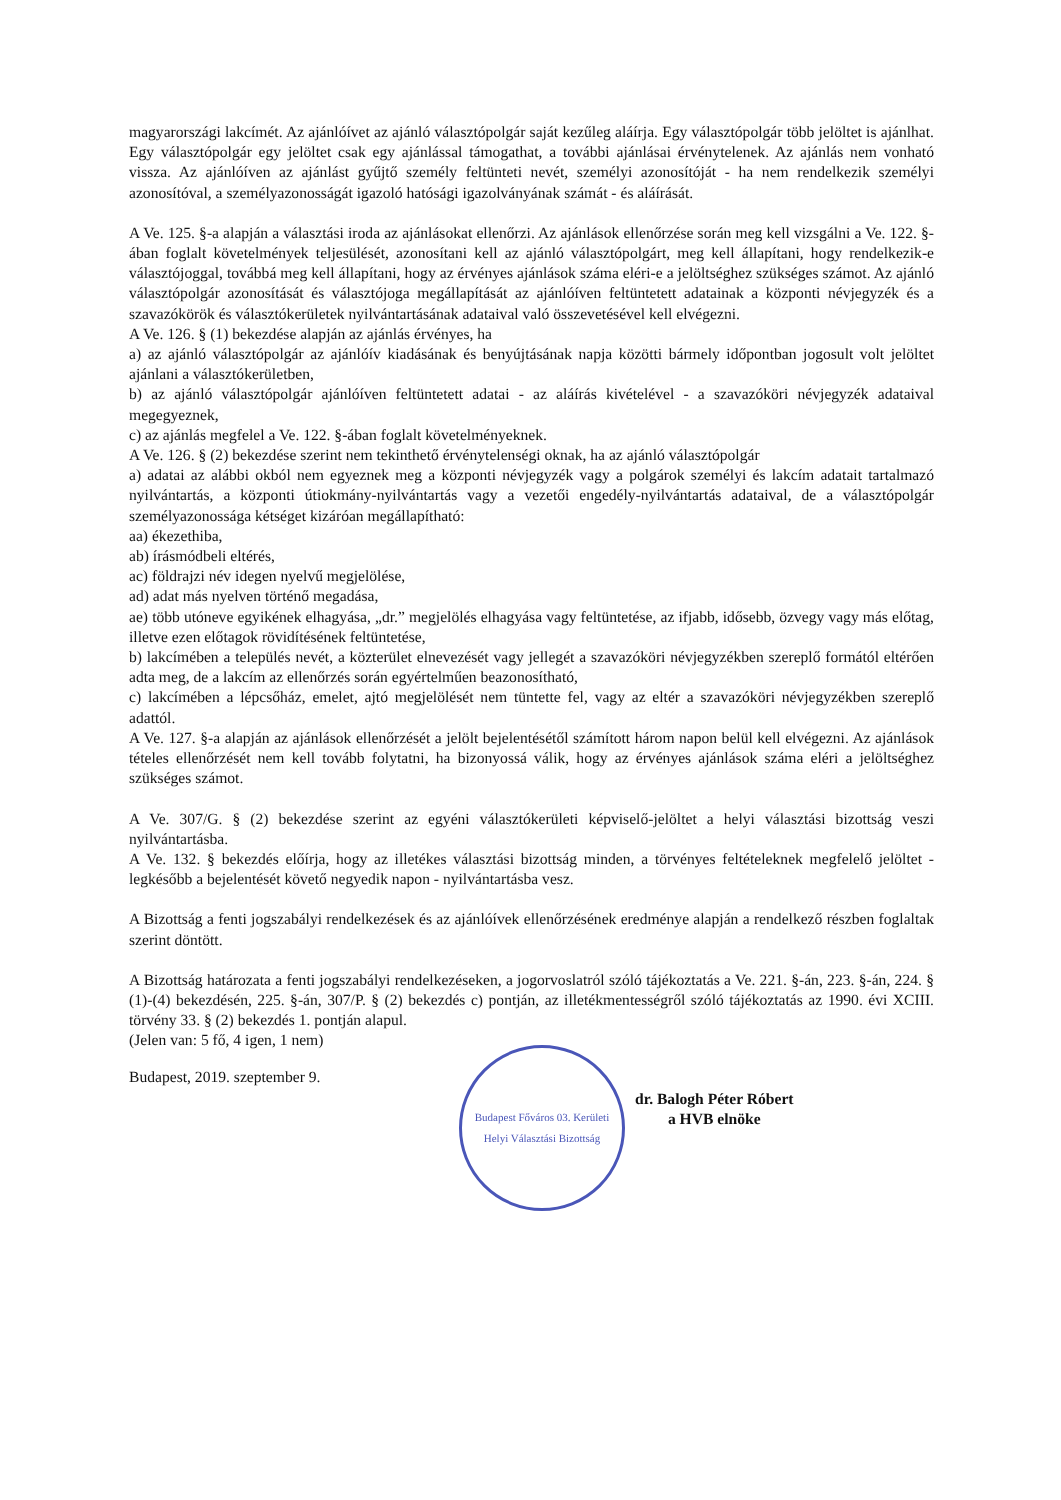magyarországi lakcímét. Az ajánlóívet az ajánló választópolgár saját kezűleg aláírja. Egy választópolgár több jelöltet is ajánlhat. Egy választópolgár egy jelöltet csak egy ajánlással támogathat, a további ajánlásai érvénytelenek. Az ajánlás nem vonható vissza. Az ajánlóíven az ajánlást gyűjtő személy feltünteti nevét, személyi azonosítóját - ha nem rendelkezik személyi azonosítóval, a személyazonosságát igazoló hatósági igazolványának számát - és aláírását.
A Ve. 125. §-a alapján a választási iroda az ajánlásokat ellenőrzi. Az ajánlások ellenőrzése során meg kell vizsgálni a Ve. 122. §-ában foglalt követelmények teljesülését, azonosítani kell az ajánló választópolgárt, meg kell állapítani, hogy rendelkezik-e választójoggal, továbbá meg kell állapítani, hogy az érvényes ajánlások száma eléri-e a jelöltséghez szükséges számot. Az ajánló választópolgár azonosítását és választójoga megállapítását az ajánlóíven feltüntetett adatainak a központi névjegyzék és a szavazókörök és választókerületek nyilvántartásának adataival való összevetésével kell elvégezni.
A Ve. 126. § (1) bekezdése alapján az ajánlás érvényes, ha
a) az ajánló választópolgár az ajánlóív kiadásának és benyújtásának napja közötti bármely időpontban jogosult volt jelöltet ajánlani a választókerületben,
b) az ajánló választópolgár ajánlóíven feltüntetett adatai - az aláírás kivételével - a szavazóköri névjegyzék adataival megegyeznek,
c) az ajánlás megfelel a Ve. 122. §-ában foglalt követelményeknek.
A Ve. 126. § (2) bekezdése szerint nem tekinthető érvénytelenségi oknak, ha az ajánló választópolgár
a) adatai az alábbi okból nem egyeznek meg a központi névjegyzék vagy a polgárok személyi és lakcím adatait tartalmazó nyilvántartás, a központi útiokmány-nyilvántartás vagy a vezetői engedély-nyilvántartás adataival, de a választópolgár személyazonossága kétséget kizáróan megállapítható:
aa) ékezethiba,
ab) írásmódbeli eltérés,
ac) földrajzi név idegen nyelvű megjelölése,
ad) adat más nyelven történő megadása,
ae) több utóneve egyikének elhagyása, „dr.” megjelölés elhagyása vagy feltüntetése, az ifjabb, idősebb, özvegy vagy más előtag, illetve ezen előtagok rövidítésének feltüntetése,
b) lakcímében a település nevét, a közterület elnevezését vagy jellegét a szavazóköri névjegyzékben szereplő formától eltérően adta meg, de a lakcím az ellenőrzés során egyértelműen beazonosítható,
c) lakcímében a lépcsőház, emelet, ajtó megjelölését nem tüntette fel, vagy az eltér a szavazóköri névjegyzékben szereplő adattól.
A Ve. 127. §-a alapján az ajánlások ellenőrzését a jelölt bejelentésétől számított három napon belül kell elvégezni. Az ajánlások tételes ellenőrzését nem kell tovább folytatni, ha bizonyossá válik, hogy az érvényes ajánlások száma eléri a jelöltséghez szükséges számot.
A Ve. 307/G. § (2) bekezdése szerint az egyéni választókerületi képviselő-jelöltet a helyi választási bizottság veszi nyilvántartásba.
A Ve. 132. § bekezdés előírja, hogy az illetékes választási bizottság minden, a törvényes feltételeknek megfelelő jelöltet - legkésőbb a bejelentését követő negyedik napon - nyilvántartásba vesz.
A Bizottság a fenti jogszabályi rendelkezések és az ajánlóívek ellenőrzésének eredménye alapján a rendelkező részben foglaltak szerint döntött.
A Bizottság határozata a fenti jogszabályi rendelkezéseken, a jogorvoslatról szóló tájékoztatás a Ve. 221. §-án, 223. §-án, 224. § (1)-(4) bekezdésén, 225. §-án, 307/P. § (2) bekezdés c) pontján, az illetékmentességről szóló tájékoztatás az 1990. évi XCIII. törvény 33. § (2) bekezdés 1. pontján alapul.
(Jelen van: 5 fő, 4 igen, 1 nem)
Budapest, 2019. szeptember 9.
Budapest Főváros 03. Kerületi Helyi Választási Bizottság
dr. Balogh Péter Róbert
a HVB elnöke